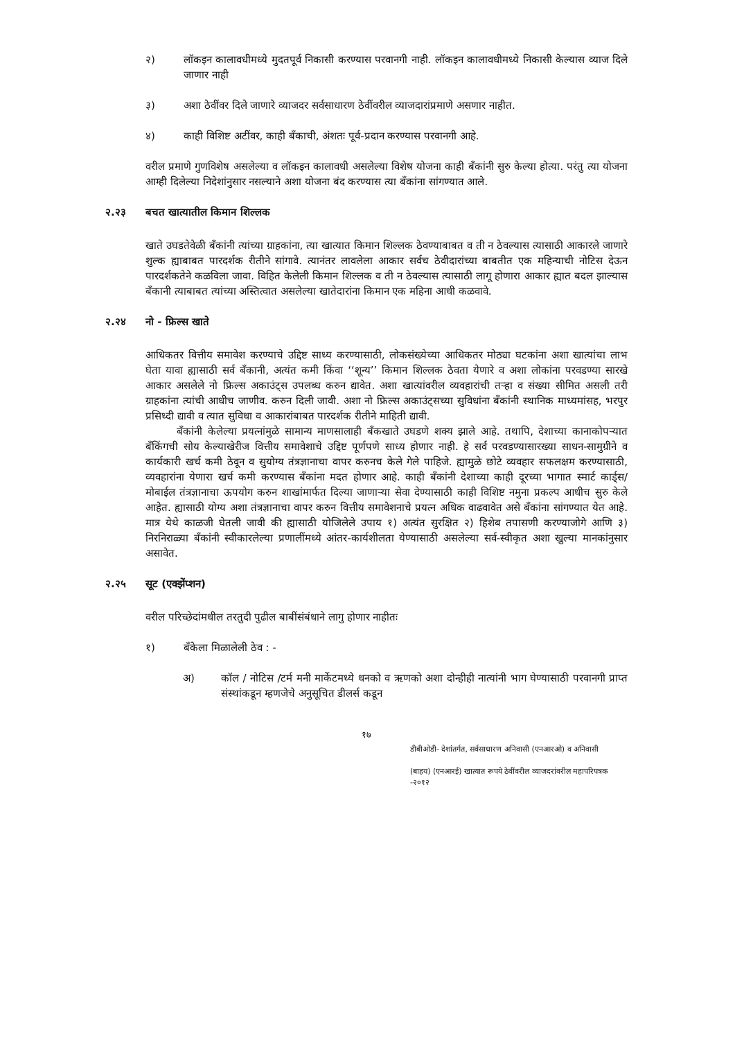२) लॉकइन कालावधीमध्ये मुदतपूर्व निकासी करण्यास परवानगी नाही. लॉकइन कालावधीमध्ये निकासी केल्यास व्याज दिले जाणार नाही
३) अशा ठेवींवर दिले जाणारे व्याजदर सर्वसाधारण ठेवींवरील व्याजदारांप्रमाणे असणार नाहीत.
४) काही विशिष्ट अटींवर, काही बँकाची, अंशतः पूर्व-प्रदान करण्यास परवानगी आहे.
वरील प्रमाणे गुणविशेष असलेल्या व लॉकइन कालावधी असलेल्या विशेष योजना काही बँकांनी सुरु केल्या होत्या. परंतु त्या योजना आम्ही दिलेल्या निदेशांनुसार नसल्याने अशा योजना बंद करण्यास त्या बँकांना सांगण्यात आले.
२.२३ बचत खात्यातील किमान शिल्लक
खाते उघडतेवेळी बँकांनी त्यांच्या ग्राहकांना, त्या खात्यात किमान शिल्लक ठेवण्याबाबत व ती न ठेवल्यास त्यासाठी आकारले जाणारे शुल्क ह्याबाबत पारदर्शक रीतीने सांगावे. त्यानंतर लावलेला आकार सर्वच ठेवीदारांच्या बाबतीत एक महिन्याची नोटिस देऊन पारदर्शकतेने कळविला जावा. विहित केलेली किमान शिल्लक व ती न ठेवल्यास त्यासाठी लागू होणारा आकार ह्यात बदल झाल्यास बँकानी त्याबाबत त्यांच्या अस्तित्वात असलेल्या खातेदारांना किमान एक महिना आधी कळवावे.
२.२४ नो - फ्रिल्स खाते
आधिकतर वित्तीय समावेश करण्याचे उद्दिष्ट साध्य करण्यासाठी, लोकसंख्येच्या आधिकतर मोठ्या घटकांना अशा खात्यांचा लाभ घेता यावा ह्यासाठी सर्व बँकानी, अत्यंत कमी किंवा ‘‘शून्य’’ किमान शिल्लक ठेवता येणारे व अशा लोकांना परवडण्या सारखे आकार असलेले नो फ्रिल्स अकाउंट्स उपलब्ध करुन द्यावेत. अशा खात्यांवरील व्यवहारांची तऱ्हा व संख्या सीमित असली तरी ग्राहकांना त्यांची आधीच जाणीव. करुन दिली जावी. अशा नो फ्रिल्स अकाउंट्सच्या सुविधांना बँकांनी स्थानिक माध्यमांसह, भरपुर प्रसिध्दी द्यावी व त्यात सुविधा व आकारांबाबत पारदर्शक रीतीने माहिती द्यावी.
बँकांनी केलेल्या प्रयत्नांमुळे सामान्य माणसालाही बँकखाते उघडणे शक्य झाले आहे. तथापि, देशाच्या कानाकोपऱ्यात बँकिंगची सोय केल्याखेरीज वित्तीय समावेशाचे उद्दिष्ट पूर्णपणे साध्य होणार नाही. हे सर्व परवडण्यासारख्या साधन-सामुग्रीने व कार्यकारी खर्च कमी ठेवून व सुयोग्य तंत्रज्ञानाचा वापर करुनच केले गेले पाहिजे. ह्यामुळे छोटे व्यवहार सफलक्षम करण्यासाठी, व्यवहारांना येणारा खर्च कमी करण्यास बँकांना मदत होणार आहे. काही बँकांनी देशाच्या काही दूरच्या भागात स्मार्ट कार्ड्स/ मोबाईल तंत्रज्ञानाचा ऊपयोग करुन शाखांमार्फत दिल्या जाणाऱ्या सेवा देण्यासाठी काही विशिष्ट नमुना प्रकल्प आधीच सुरु केले आहेत. ह्यासाठी योग्य अशा तंत्रज्ञानाचा वापर करुन वित्तीय समावेशनाचे प्रयत्न अधिक वाढवावेत असे बँकांना सांगण्यात येत आहे. मात्र येथे काळजी घेतली जावी की ह्यासाठी योजिलेले उपाय १) अत्यंत सुरक्षित २) हिशेब तपासणी करण्याजोगे आणि ३) निरनिराळ्या बँकांनी स्वीकारलेल्या प्रणालींमध्ये आंतर-कार्यशीलता येण्यासाठी असलेल्या सर्व-स्वीकृत अशा खुल्या मानकांनुसार असावेत.
२.२५ सूट (एक्झेंप्शन)
वरील परिच्छेदांमधील तरतुदी पुढील बाबींसंबंधाने लागु होणार नाहीतः
१) बँकेला मिळालेली ठेव : -
अ) कॉल / नोटिस /टर्म मनी मार्केटमध्ये धनको व ऋणको अशा दोन्हीही नात्यांनी भाग घेण्यासाठी परवानगी प्राप्त संस्थांकडून म्हणजेचे अनुसूचित डीलर्स कडून
१७
डीबीओडी- देशांतर्गत, सर्वसाधारण अनिवासी (एनआरओ) व अनिवासी
(बाहय) (एनआरई) खात्यात रूपये ठेवींवरील व्याजदरांवरील महापरिपत्रक -२०१२